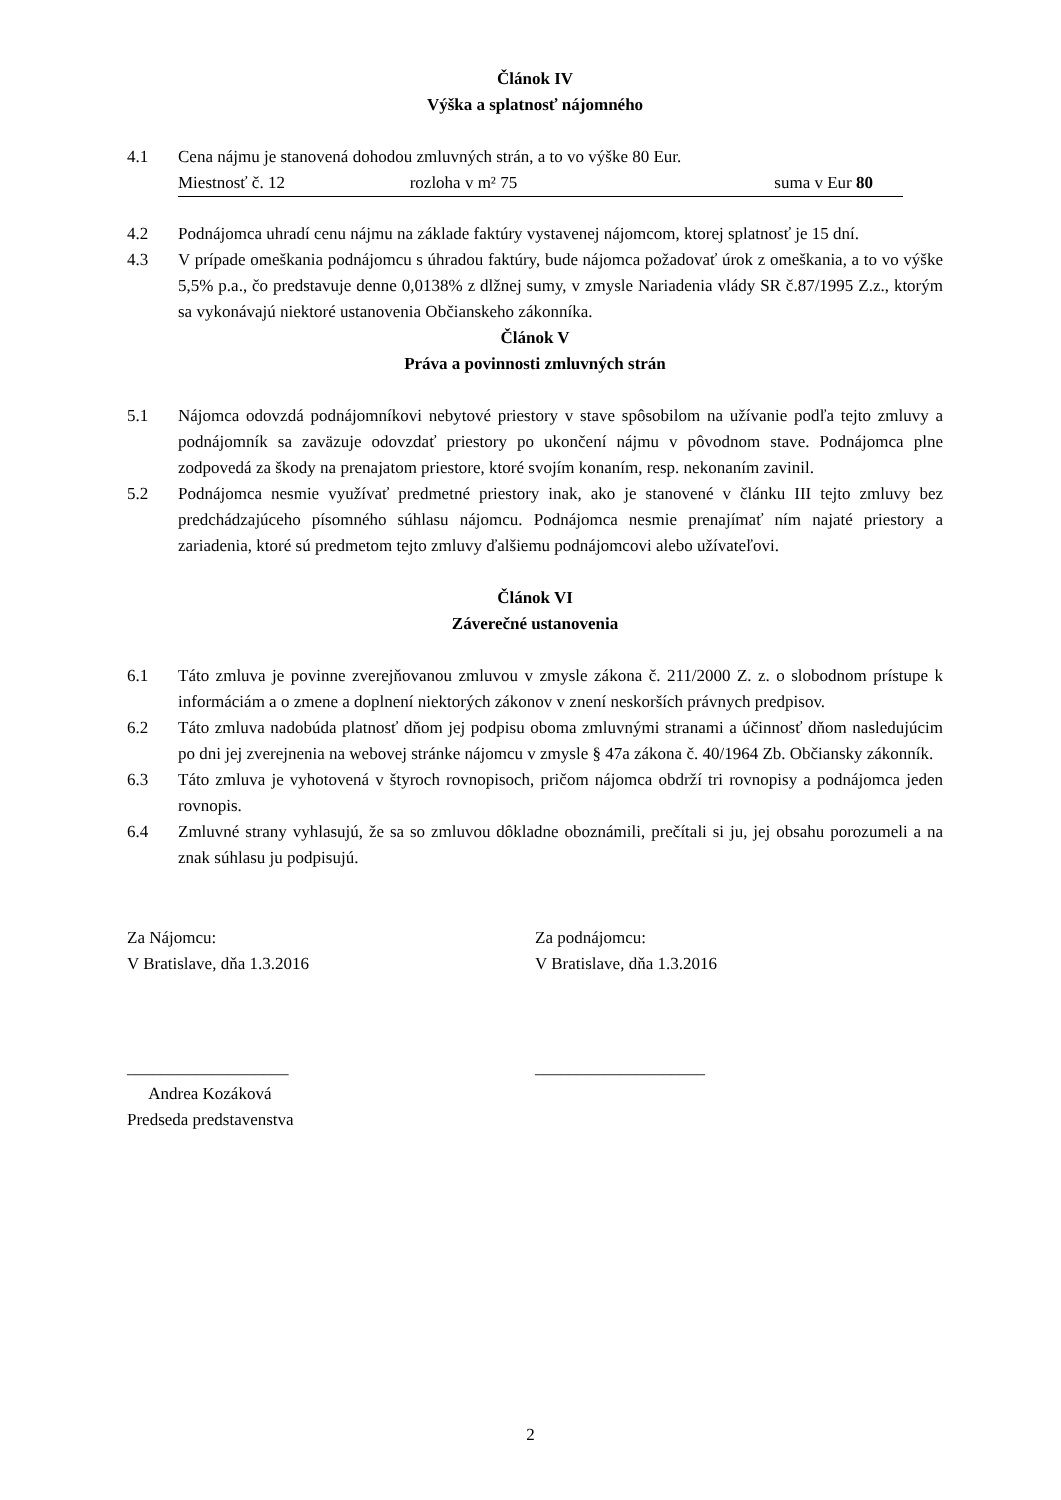Článok IV
Výška a splatnosť nájomného
4.1 Cena nájmu je stanovená dohodou zmluvných strán, a to vo výške 80 Eur.
Miestnosť č. 12 rozloha v m² 75 suma v Eur 80
4.2 Podnájomca uhradí cenu nájmu na základe faktúry vystavenej nájomcom, ktorej splatnosť je 15 dní.
4.3 V prípade omeškania podnájomcu s úhradou faktúry, bude nájomca požadovať úrok z omeškania, a to vo výške 5,5% p.a., čo predstavuje denne 0,0138% z dlžnej sumy, v zmysle Nariadenia vlády SR č.87/1995 Z.z., ktorým sa vykonávajú niektoré ustanovenia Občianskeho zákonníka.
Článok V
Práva a povinnosti zmluvných strán
5.1 Nájomca odovzdá podnájomníkovi nebytové priestory v stave spôsobilom na užívanie podľa tejto zmluvy a podnájomník sa zaväzuje odovzdať priestory po ukončení nájmu v pôvodnom stave. Podnájomca plne zodpovedá za škody na prenajatom priestore, ktoré svojím konaním, resp. nekonaním zavinil.
5.2 Podnájomca nesmie využívať predmetné priestory inak, ako je stanovené v článku III tejto zmluvy bez predchádzajúceho písomného súhlasu nájomcu. Podnájomca nesmie prenajímať ním najaté priestory a zariadenia, ktoré sú predmetom tejto zmluvy ďalšiemu podnájomcovi alebo užívateľovi.
Článok VI
Záverečné ustanovenia
6.1 Táto zmluva je povinne zverejňovanou zmluvou v zmysle zákona č. 211/2000 Z. z. o slobodnom prístupe k informáciám a o zmene a doplnení niektorých zákonov v znení neskorších právnych predpisov.
6.2 Táto zmluva nadobúda platnosť dňom jej podpisu oboma zmluvnými stranami a účinnosť dňom nasledujúcim po dni jej zverejnenia na webovej stránke nájomcu v zmysle § 47a zákona č. 40/1964 Zb. Občiansky zákonník.
6.3 Táto zmluva je vyhotovená v štyroch rovnopisoch, pričom nájomca obdrží tri rovnopisy a podnájomca jeden rovnopis.
6.4 Zmluvné strany vyhlasujú, že sa so zmluvou dôkladne oboznámili, prečítali si ju, jej obsahu porozumeli a na znak súhlasu ju podpisujú.
Za Nájomcu:
V Bratislave, dňa 1.3.2016
___________________
Andrea Kozáková
Predseda predstavenstva
Za podnájomcu:
V Bratislave, dňa 1.3.2016
____________________
2